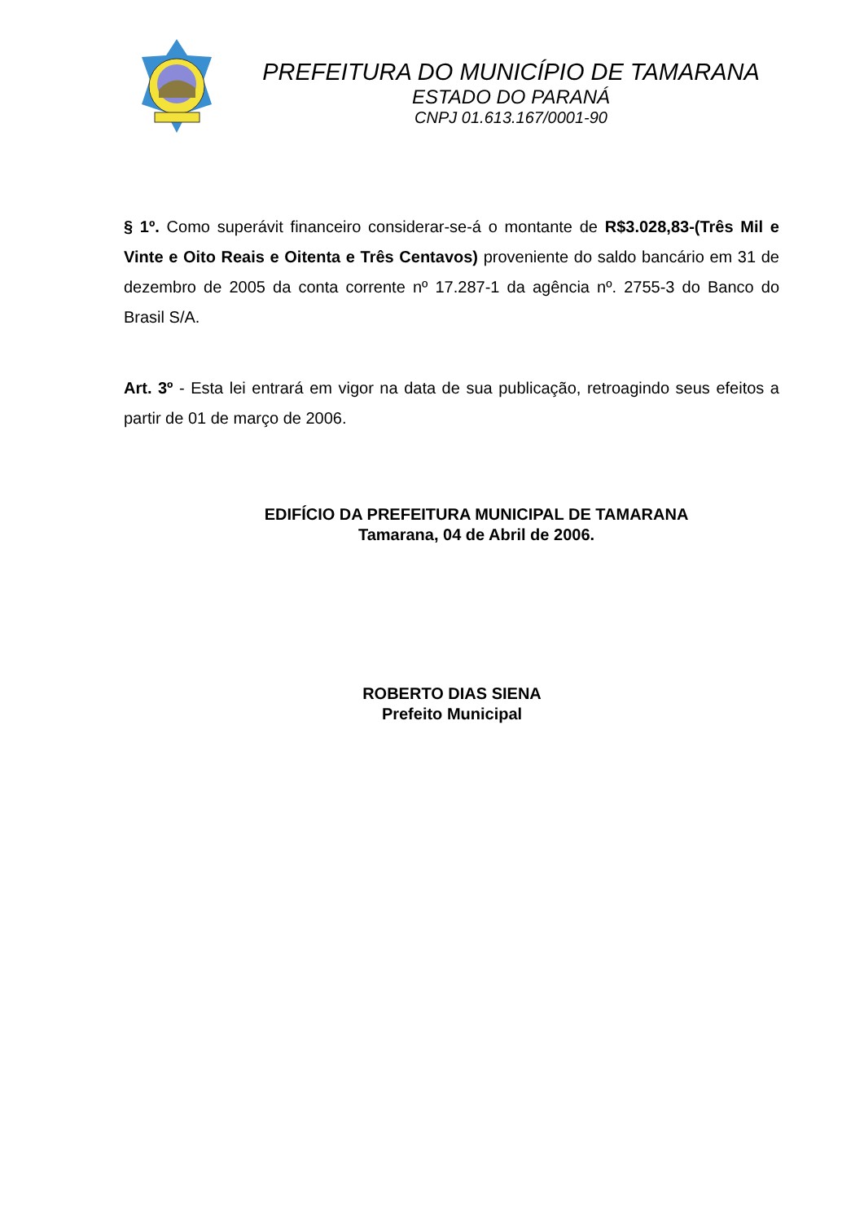PREFEITURA DO MUNICÍPIO DE TAMARANA
ESTADO DO PARANÁ
CNPJ 01.613.167/0001-90
§ 1º. Como superávit financeiro considerar-se-á o montante de R$3.028,83-(Três Mil e Vinte e Oito Reais e Oitenta e Três Centavos) proveniente do saldo bancário em 31 de dezembro de 2005 da conta corrente nº 17.287-1 da agência nº. 2755-3 do Banco do Brasil S/A.
Art. 3º - Esta lei entrará em vigor na data de sua publicação, retroagindo seus efeitos a partir de 01 de março de 2006.
EDIFÍCIO DA PREFEITURA MUNICIPAL DE TAMARANA
Tamarana, 04 de Abril de 2006.
ROBERTO DIAS SIENA
Prefeito Municipal